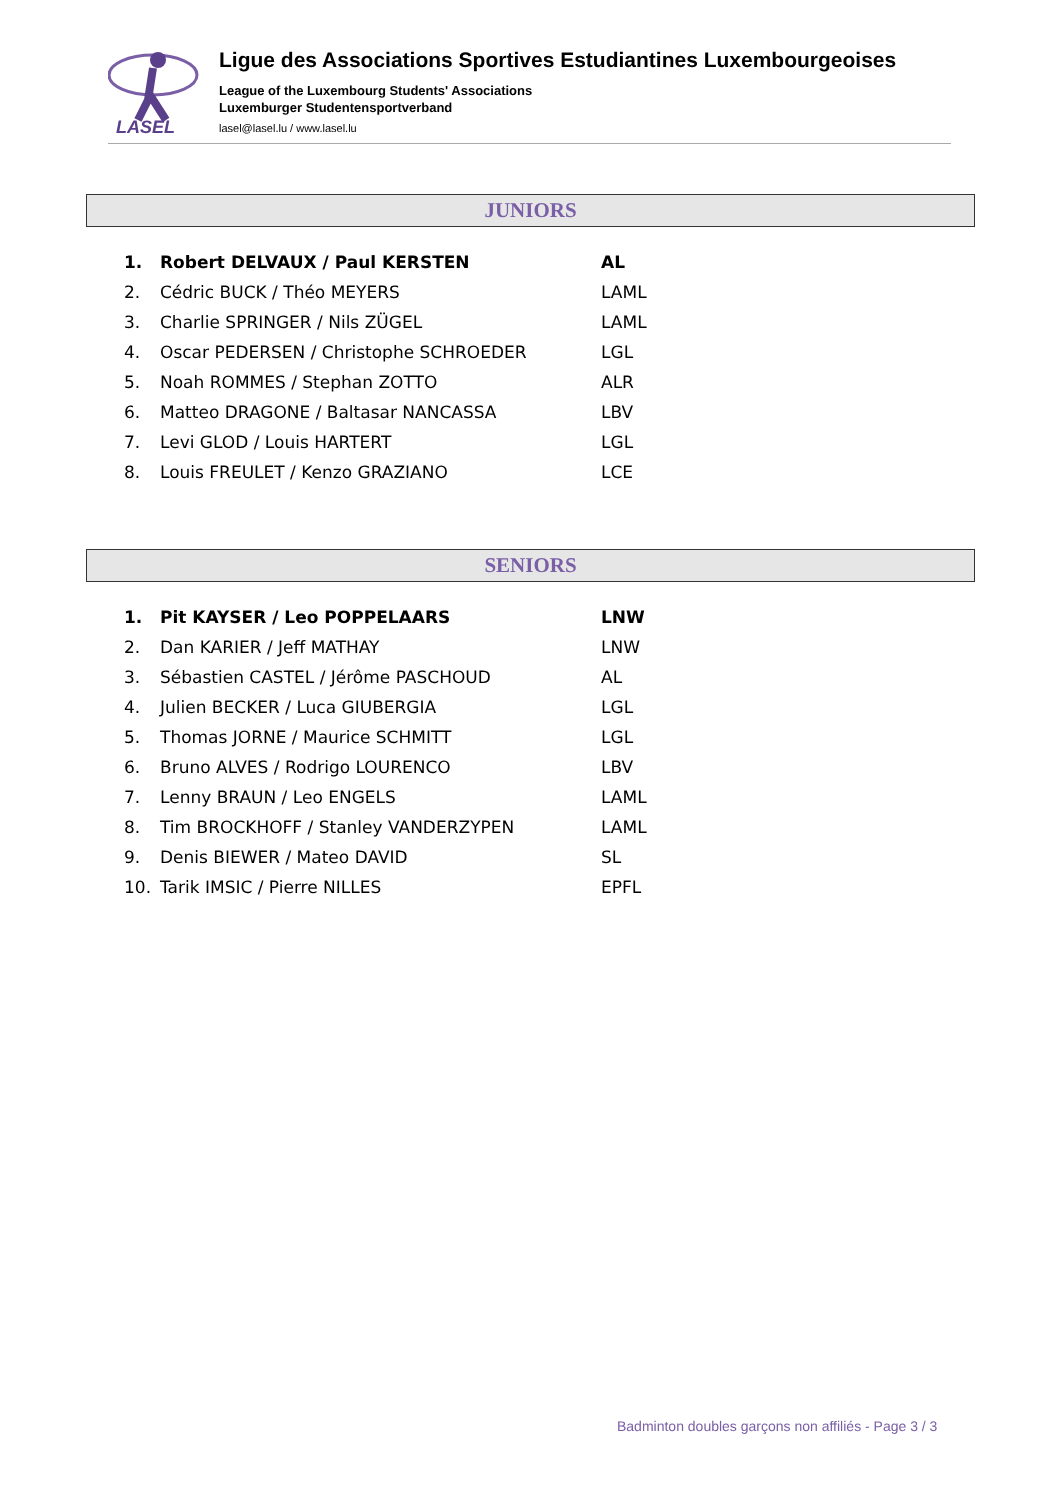LASEL
Ligue des Associations Sportives Estudiantines Luxembourgeoises
League of the Luxembourg Students' Associations
Luxemburger Studentensportverband
lasel@lasel.lu / www.lasel.lu
JUNIORS
| 1. | Robert DELVAUX / Paul KERSTEN | AL |
| 2. | Cédric BUCK / Théo MEYERS | LAML |
| 3. | Charlie SPRINGER / Nils ZÜGEL | LAML |
| 4. | Oscar PEDERSEN / Christophe SCHROEDER | LGL |
| 5. | Noah ROMMES / Stephan ZOTTO | ALR |
| 6. | Matteo DRAGONE / Baltasar NANCASSA | LBV |
| 7. | Levi GLOD / Louis HARTERT | LGL |
| 8. | Louis FREULET / Kenzo GRAZIANO | LCE |
SENIORS
| 1. | Pit KAYSER / Leo POPPELAARS | LNW |
| 2. | Dan KARIER / Jeff MATHAY | LNW |
| 3. | Sébastien CASTEL / Jérôme PASCHOUD | AL |
| 4. | Julien BECKER / Luca GIUBERGIA | LGL |
| 5. | Thomas JORNE / Maurice SCHMITT | LGL |
| 6. | Bruno ALVES / Rodrigo LOURENCO | LBV |
| 7. | Lenny BRAUN / Leo ENGELS | LAML |
| 8. | Tim BROCKHOFF / Stanley VANDERZYPEN | LAML |
| 9. | Denis BIEWER / Mateo DAVID | SL |
| 10. | Tarik IMSIC / Pierre NILLES | EPFL |
Badminton doubles garçons non affiliés - Page 3 / 3